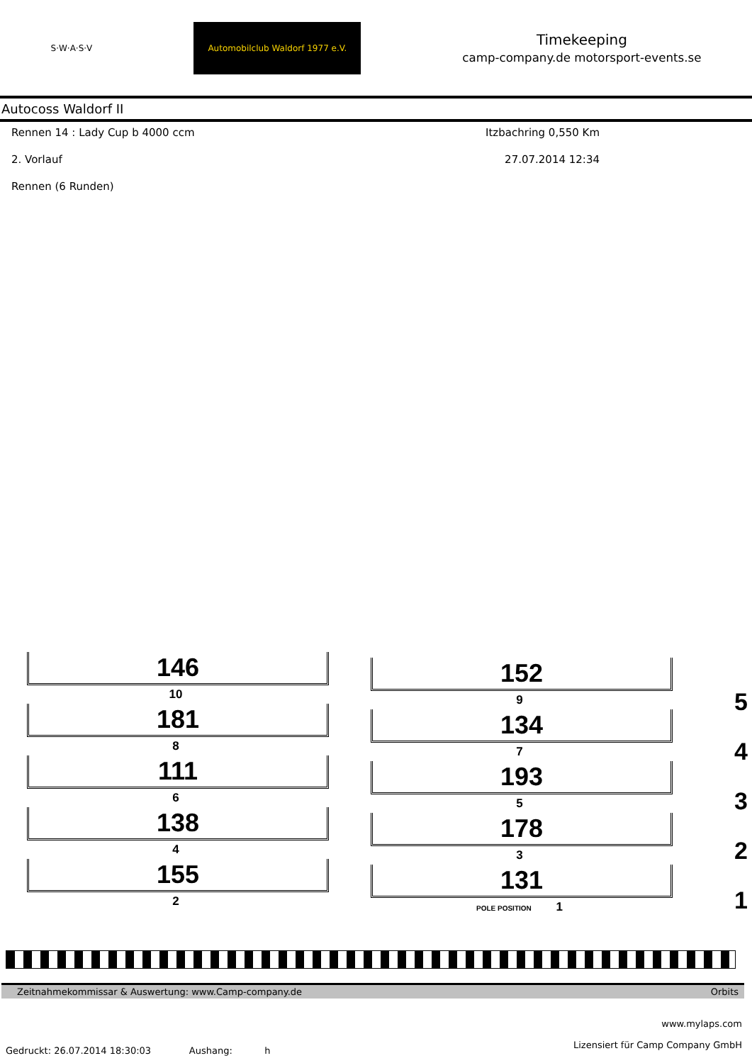S·W·A·S·V
Automobilclub Waldorf 1977 e.V.
Timekeeping
camp-company.de motorsport-events.se
Autocoss Waldorf II
Rennen 14 : Lady Cup b 4000 ccm Itzbachring 0,550 Km
2. Vorlauf 27.07.2014 12:34
Rennen (6 Runden)
146
10
181
8
111
6
138
4
155
2
152
9
134
7
193
5
178
3
131
POLE POSITION 1
5
4
3
2
1
Zeitnahmekommissar & Auswertung: www.Camp-company.de Orbits
www.mylaps.com
Lizensiert für Camp Company GmbH
Gedruckt: 26.07.2014 18:30:03 Aushang: h